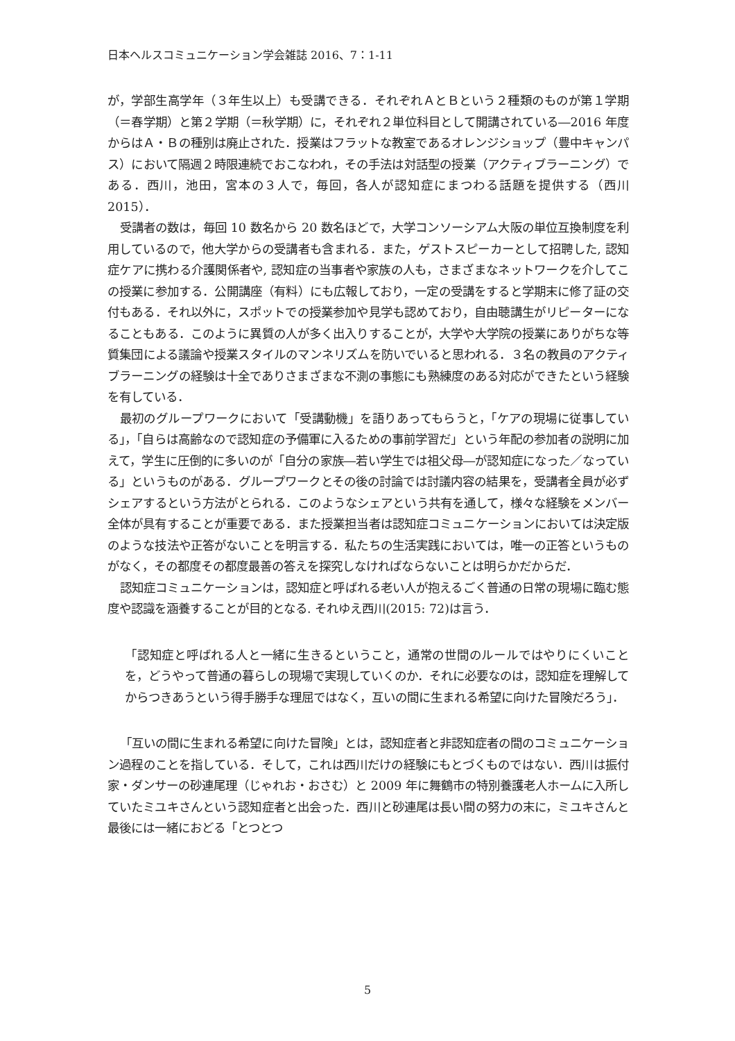日本ヘルスコミュニケーション学会雑誌 2016、7：1-11
が，学部生高学年（３年生以上）も受講できる．それぞれＡとＢという２種類のものが第１学期（＝春学期）と第２学期（＝秋学期）に，それぞれ２単位科目として開講されている―2016 年度からはＡ・Ｂの種別は廃止された．授業はフラットな教室であるオレンジショップ（豊中キャンパス）において隔週２時限連続でおこなわれ，その手法は対話型の授業（アクティブラーニング）である．西川，池田，宮本の３人で，毎回，各人が認知症にまつわる話題を提供する（西川 2015）．
受講者の数は，毎回 10 数名から 20 数名ほどで，大学コンソーシアム大阪の単位互換制度を利用しているので，他大学からの受講者も含まれる．また，ゲストスピーカーとして招聘した, 認知症ケアに携わる介護関係者や, 認知症の当事者や家族の人も，さまざまなネットワークを介してこの授業に参加する．公開講座（有料）にも広報しており，一定の受講をすると学期末に修了証の交付もある．それ以外に，スポットでの授業参加や見学も認めており，自由聴講生がリピーターになることもある．このように異質の人が多く出入りすることが，大学や大学院の授業にありがちな等質集団による議論や授業スタイルのマンネリズムを防いでいると思われる．３名の教員のアクティブラーニングの経験は十全でありさまざまな不測の事態にも熟練度のある対応ができたという経験を有している．
最初のグループワークにおいて「受講動機」を語りあってもらうと，「ケアの現場に従事している」，「自らは高齢なので認知症の予備軍に入るための事前学習だ」という年配の参加者の説明に加えて，学生に圧倒的に多いのが「自分の家族―若い学生では祖父母―が認知症になった／なっている」というものがある．グループワークとその後の討論では討議内容の結果を，受講者全員が必ずシェアするという方法がとられる．このようなシェアという共有を通して，様々な経験をメンバー全体が具有することが重要である．また授業担当者は認知症コミュニケーションにおいては決定版のような技法や正答がないことを明言する．私たちの生活実践においては，唯一の正答というものがなく，その都度その都度最善の答えを探究しなければならないことは明らかだからだ．
認知症コミュニケーションは，認知症と呼ばれる老い人が抱えるごく普通の日常の現場に臨む態度や認識を涵養することが目的となる. それゆえ西川(2015: 72)は言う．
「認知症と呼ばれる人と一緒に生きるということ，通常の世間のルールではやりにくいことを，どうやって普通の暮らしの現場で実現していくのか．それに必要なのは，認知症を理解してからつきあうという得手勝手な理屈ではなく，互いの間に生まれる希望に向けた冒険だろう」．
「互いの間に生まれる希望に向けた冒険」とは，認知症者と非認知症者の間のコミュニケーション過程のことを指している．そして，これは西川だけの経験にもとづくものではない．西川は振付家・ダンサーの砂連尾理（じゃれお・おさむ）と 2009 年に舞鶴市の特別養護老人ホームに入所していたミユキさんという認知症者と出会った．西川と砂連尾は長い間の努力の末に，ミユキさんと最後には一緒におどる「とつとつ
5